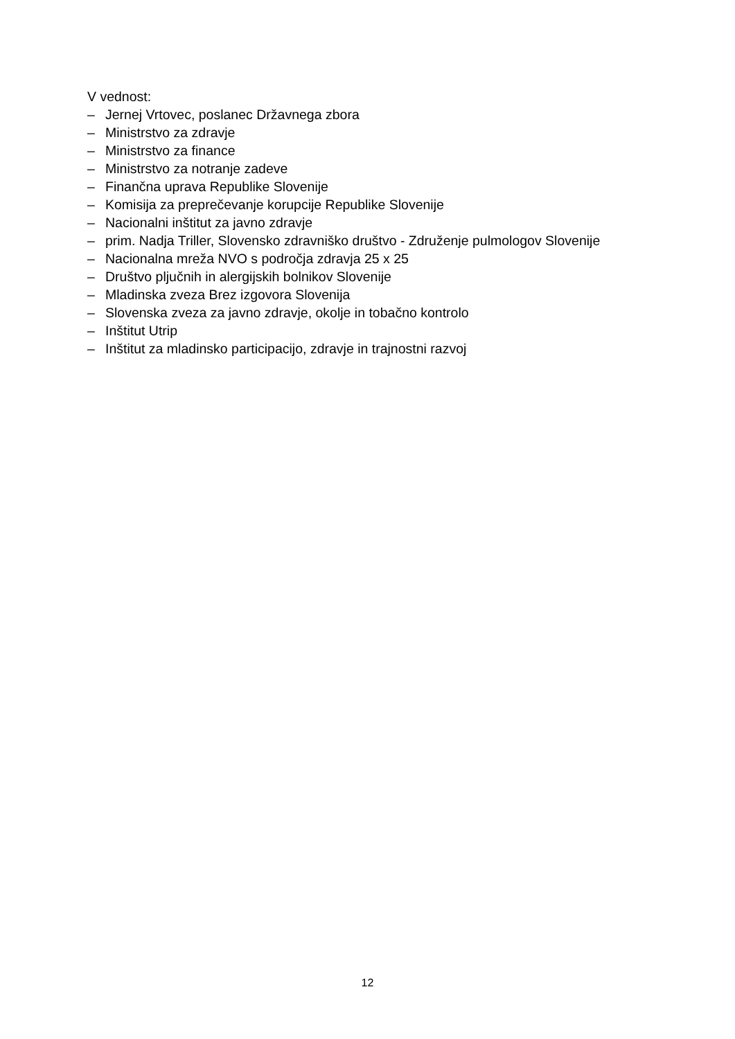V vednost:
– Jernej Vrtovec, poslanec Državnega zbora
– Ministrstvo za zdravje
– Ministrstvo za finance
– Ministrstvo za notranje zadeve
– Finančna uprava Republike Slovenije
– Komisija za preprečevanje korupcije Republike Slovenije
– Nacionalni inštitut za javno zdravje
– prim. Nadja Triller, Slovensko zdravniško društvo - Združenje pulmologov Slovenije
– Nacionalna mreža NVO s področja zdravja 25 x 25
– Društvo pljučnih in alergijskih bolnikov Slovenije
– Mladinska zveza Brez izgovora Slovenija
– Slovenska zveza za javno zdravje, okolje in tobačno kontrolo
– Inštitut Utrip
– Inštitut za mladinsko participacijo, zdravje in trajnostni razvoj
12